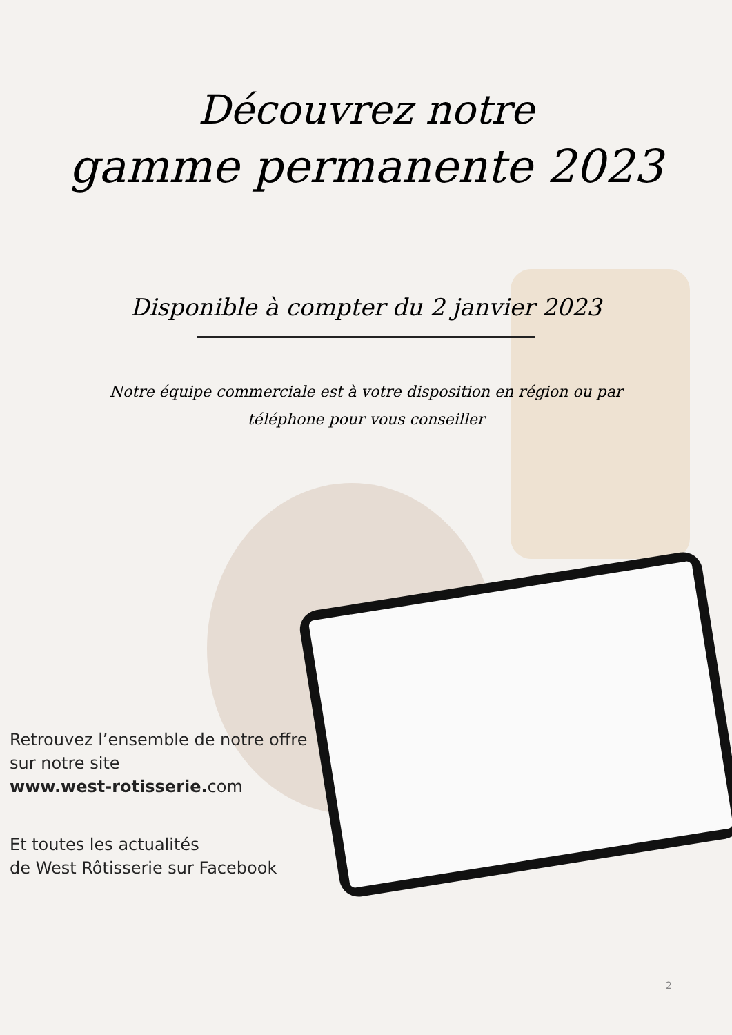Découvrez notre
gamme permanente 2023
Disponible à compter du 2 janvier 2023
Notre équipe commerciale est à votre disposition en région ou par téléphone pour vous conseiller
Retrouvez l’ensemble de notre offre
sur notre site
www.west-rotisserie. com
Et toutes les actualités
de West Rôtisserie sur Facebook
2